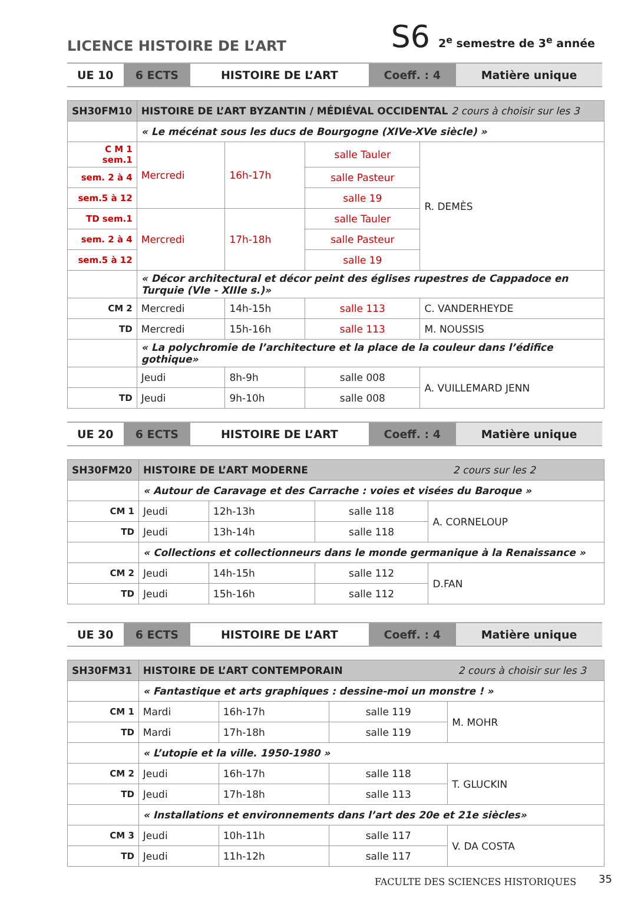LICENCE HISTOIRE DE L’ART
S6 2<sup>e</sup> semestre de 3<sup>e</sup> année
| UE 10 | 6 ECTS | HISTOIRE DE L’ART | Coeff. : 4 | Matière unique |
| SH30FM10 | HISTOIRE DE L’ART BYZANTIN / MÉDIÉVAL OCCIDENTAL 2 cours à choisir sur les 3 | | | |
| | « Le mécénat sous les ducs de Bourgogne (XIVe-XVe siècle) » | | | |
| C M 1 sem.1 | Mercredi | 16h-17h | salle Tauler | R. DEMÈS |
| sem. 2 à 4 | | | salle Pasteur | |
| sem.5 à 12 | | | salle 19 | |
| TD sem.1 | Mercredi | 17h-18h | salle Tauler | |
| sem. 2 à 4 | | | salle Pasteur | |
| sem.5 à 12 | | | salle 19 | |
| | « Décor architectural et décor peint des églises rupestres de Cappadoce en Turquie (VIe - XIIIe s.)» | | | |
| CM 2 | Mercredi | 14h-15h | salle 113 | C. VANDERHEYDE |
| TD | Mercredi | 15h-16h | salle 113 | M. NOUSSIS |
| | « La polychromie de l’architecture et la place de la couleur dans l’édifice gothique» | | | |
| | Jeudi | 8h-9h | salle 008 | A. VUILLEMARD JENN |
| TD | Jeudi | 9h-10h | salle 008 | |
| UE 20 | 6 ECTS | HISTOIRE DE L’ART | Coeff. : 4 | Matière unique |
| SH30FM20 | HISTOIRE DE L’ART MODERNE 2 cours sur les 2 | | | |
| | « Autour de Caravage et des Carrache : voies et visées du Baroque » | | | |
| CM 1 | Jeudi | 12h-13h | salle 118 | A. CORNELOUP |
| TD | Jeudi | 13h-14h | salle 118 | |
| | « Collections et collectionneurs dans le monde germanique à la Renaissance » | | | |
| CM 2 | Jeudi | 14h-15h | salle 112 | D.FAN |
| TD | Jeudi | 15h-16h | salle 112 | |
| UE 30 | 6 ECTS | HISTOIRE DE L’ART | Coeff. : 4 | Matière unique |
| SH30FM31 | HISTOIRE DE L’ART CONTEMPORAIN 2 cours à choisir sur les 3 | | | |
| | « Fantastique et arts graphiques : dessine-moi un monstre ! » | | | |
| CM 1 | Mardi | 16h-17h | salle 119 | M. MOHR |
| TD | Mardi | 17h-18h | salle 119 | |
| | « L’utopie et la ville. 1950-1980 » | | | |
| CM 2 | Jeudi | 16h-17h | salle 118 | T. GLUCKIN |
| TD | Jeudi | 17h-18h | salle 113 | |
| | « Installations et environnements dans l’art des 20e et 21e siècles» | | | |
| CM 3 | Jeudi | 10h-11h | salle 117 | V. DA COSTA |
| TD | Jeudi | 11h-12h | salle 117 | |
FACULTE DES SCIENCES HISTORIQUES
35